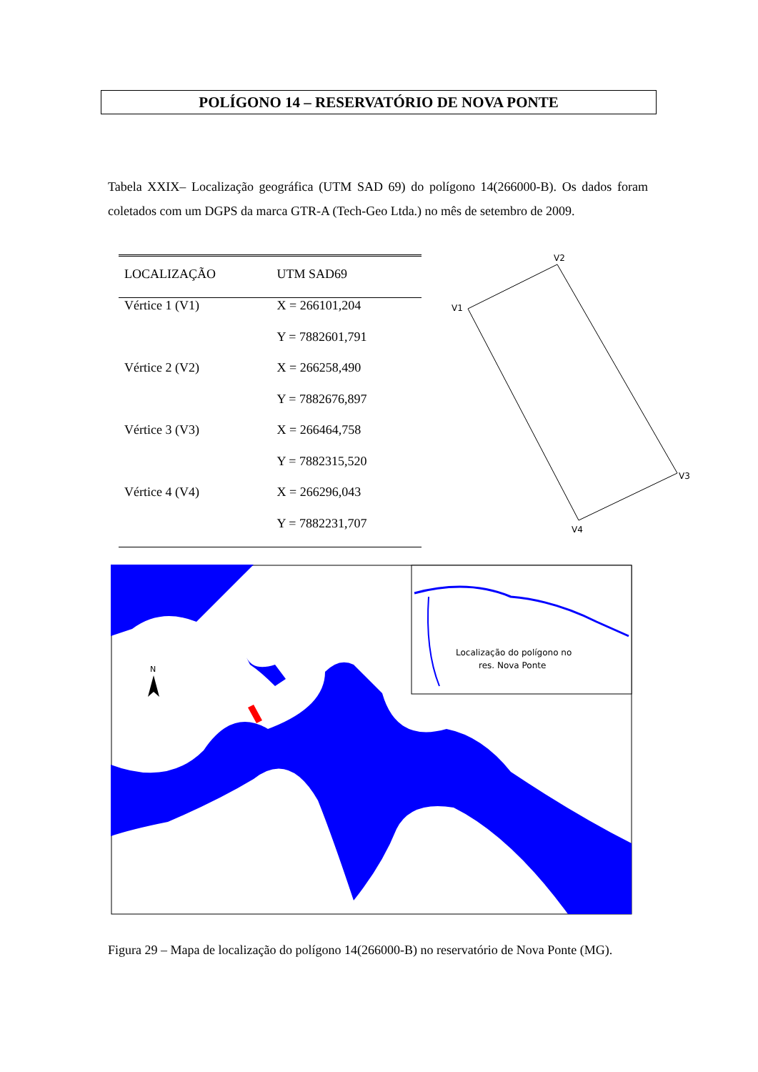POLÍGONO 14 – RESERVATÓRIO DE NOVA PONTE
Tabela XXIX– Localização geográfica (UTM SAD 69) do polígono 14(266000-B). Os dados foram coletados com um DGPS da marca GTR-A (Tech-Geo Ltda.) no mês de setembro de 2009.
| LOCALIZAÇÃO | UTM SAD69 |
| --- | --- |
| Vértice 1 (V1) | X = 266101,204 |
| | Y = 7882601,791 |
| Vértice 2 (V2) | X = 266258,490 |
| | Y = 7882676,897 |
| Vértice 3 (V3) | X = 266464,758 |
| | Y = 7882315,520 |
| Vértice 4 (V4) | X = 266296,043 |
| | Y = 7882231,707 |
V2
V1
V3
V4
N
Localização do polígono no
res. Nova Ponte
Figura 29 – Mapa de localização do polígono 14(266000-B) no reservatório de Nova Ponte (MG).